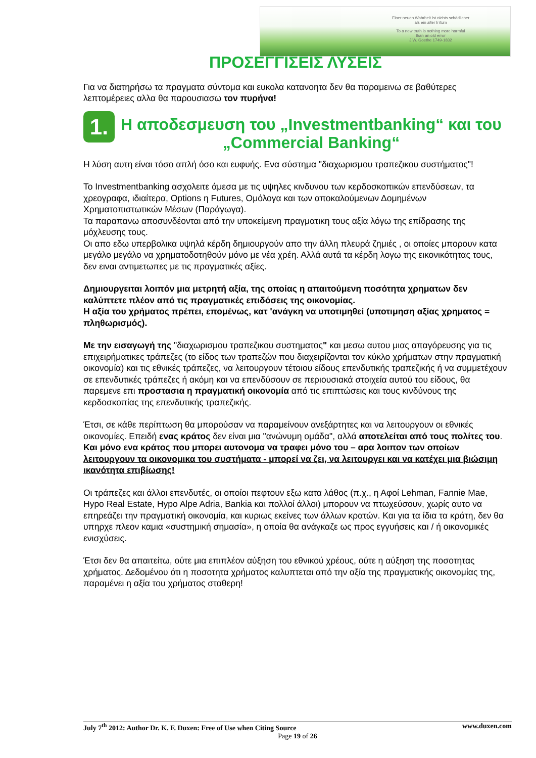Einer neuen Wahrheit ist nichts schädlicher
als ein alter Irrtum
To a new truth is nothing more harmful
than an old error
J.W. Goethe 1749-1832
ΠΡΟΣΕΓΓΙΣΕΙΣ ΛΥΣΕΙΣ
Για να διατηρήσω τα πραγματα σύντομα και ευκολα κατανοητα δεν θα παραμεινω σε βαθύτερες λεπτομέρειες αλλα θα παρουσιασω τον πυρήνα!
1. Η αποδεσμευση του „Investmentbanking“ και του „Commercial Banking“
Η λύση αυτη είναι τόσο απλή όσο και ευφυής. Ενα σύστημα "διαχωρισμου τραπεζικου συστήματος"!
Το Investmentbanking ασχολειτε άμεσα με τις υψηλες κινδυνου των κερδοσκοπικών επενδύσεων, τα χρεογραφα, ιδιαίτερα, Options η Futures, Ομόλογα και των αποκαλούμενων Δομημένων Χρηματοπιστωτικών Μέσων (Παράγωγα).
Τα παραπανω αποσυνδέονται από την υποκείμενη πραγματικη τους αξία λόγω της επίδρασης της μόχλευσης τους.
Οι απο εδω υπερβολικα υψηλά κέρδη δημιουργούν απο την άλλη πλευρά ζημιές , οι οποίες μπορουν κατα μεγάλο μεγάλο να χρηματοδοτηθούν μόνο με νέα χρέη. Αλλά αυτά τα κέρδη λογω της εικονικότητας τους, δεν ειναι αντιμετωπες με τις πραγματικές αξίες.
Δημιουργειται λοιπόν μια μετρητή αξία, της οποίας η απαιτούμενη ποσότητα χρηματων δεν καλύπτετε πλέον από τις πραγματικές επιδόσεις της οικονομίας.
Η αξία του χρήματος πρέπει, επομένως, κατ 'ανάγκη να υποτιμηθεί (υποτιμηση αξίας χρηματος = πληθωρισμός).
Με την εισαγωγή της "διαχωρισμου τραπεζικου συστηματος" και μεσω αυτου μιας απαγόρευσης για τις επιχειρήματικες τράπεζες (το είδος των τραπεζών που διαχειρίζονται τον κύκλο χρήματων στην πραγματική οικονομία) και τις εθνικές τράπεζες, να λειτουργουν τέτοιου είδους επενδυτικής τραπεζικής ή να συμμετέχουν σε επενδυτικές τράπεζες ή ακόμη και να επενδύσουν σε περιουσιακά στοιχεία αυτού του είδους, θα παρεμενε επι προστασια η πραγματική οικονομία από τις επιπτώσεις και τους κινδύνους της κερδοσκοπίας της επενδυτικής τραπεζικής.
Έτσι, σε κάθε περίπτωση θα μπορούσαν να παραμείνουν ανεξάρτητες και να λειτουργουν οι εθνικές οικονομίες. Επειδή ενας κράτος δεν είναι μια "ανώνυμη ομάδα", αλλά αποτελείται από τους πολίτες του. Και μόνο ενα κράτος που μπορει αυτονομα να τραφει μόνο του – αρα λοιπον των οποίων λειτουργουν τα οικονομικα του συστήματα - μπορεί να ζει, να λειτουργει και να κατέχει μια βιώσιμη ικανότητα επιβίωσης!
Οι τράπεζες και άλλοι επενδυτές, οι οποίοι πεφτουν εξω κατα λάθος (π.χ., η Αφοί Lehman, Fannie Mae, Hypo Real Estate, Hypo Alpe Adria, Bankia και πολλοί άλλοι) μπορουν να πτωχεύσουν, χωρίς αυτο να επηρεάζει την πραγματική οικονομία, και κυριως εκείνες των άλλων κρατών. Και για τα ίδια τα κράτη, δεν θα υπηρχε πλεον καμια «συστημική σημασία», η οποία θα ανάγκαζε ως προς εγγυήσεις και / ή οικονομικές ενισχύσεις.
Έτσι δεν θα απαιτείτω, ούτε μια επιπλέον αύξηση του εθνικού χρέους, ούτε η αύξηση της ποσοτητας χρήματος. Δεδομένου ότι η ποσοτητα χρήματος καλυπτεται από την αξία της πραγματικής οικονομίας της, παραμένει η αξία του χρήματος σταθερη!
www.duxen.com July 7<sup>th</sup> 2012: Author Dr. K. F. Duxen: Free of Use when Citing Source
Page 19 of 26